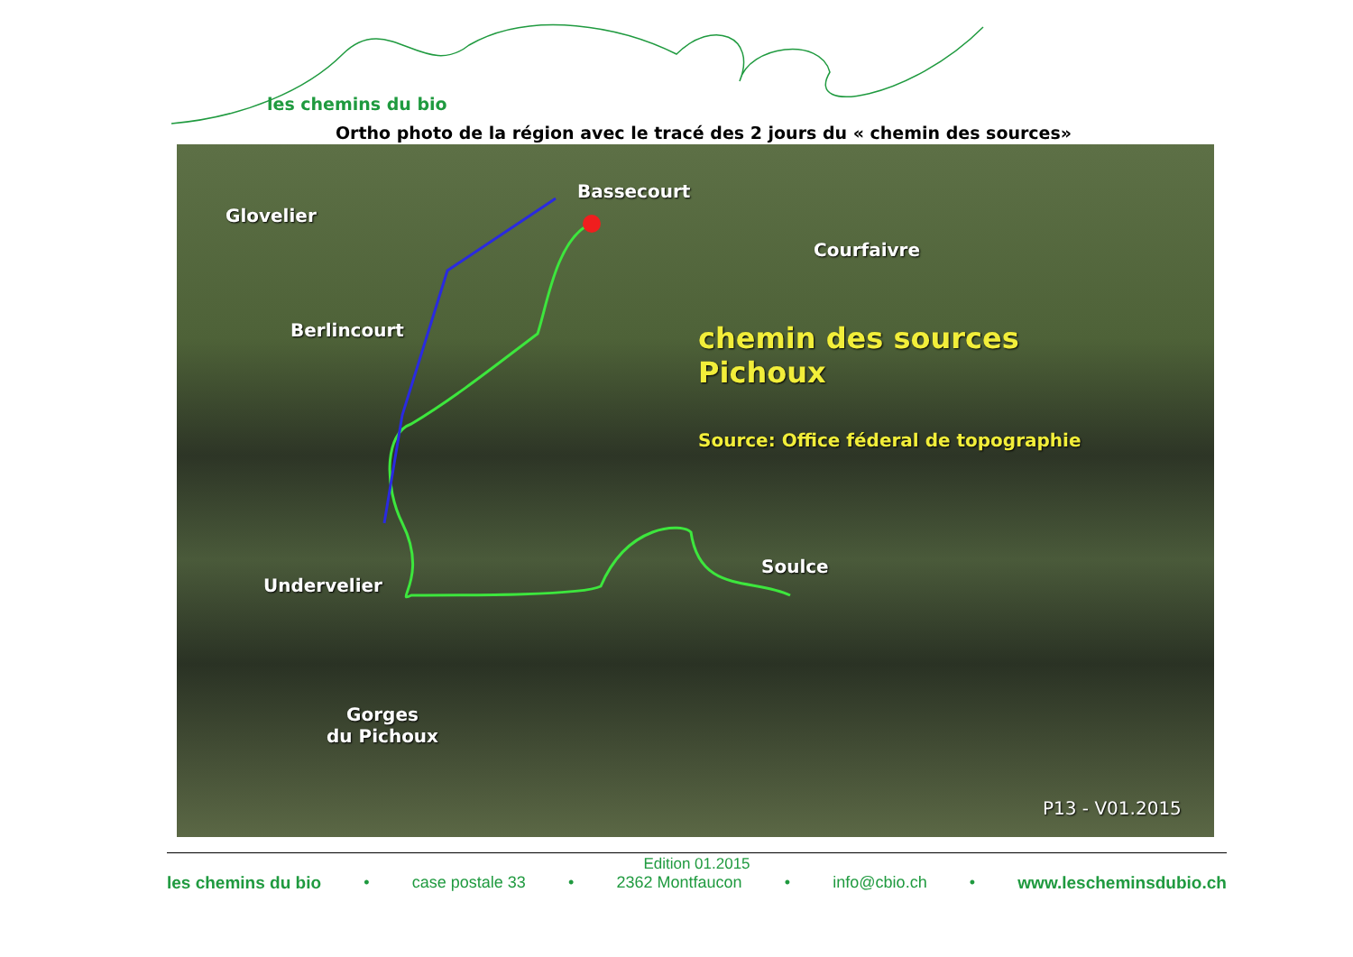les chemins du bio
Ortho photo de la région avec le tracé des 2 jours du « chemin des sources»
Bassecourt
Glovelier
Courfaivre
Berlincourt chemin des sources
Pichoux
Source: Office féderal de topographie
Soulce
Undervelier
Gorges
du Pichoux
P13 - V01.2015
Edition 01.2015
les chemins du bio • case postale 33 • 2362 Montfaucon • info@cbio.ch • www.lescheminsdubio.ch